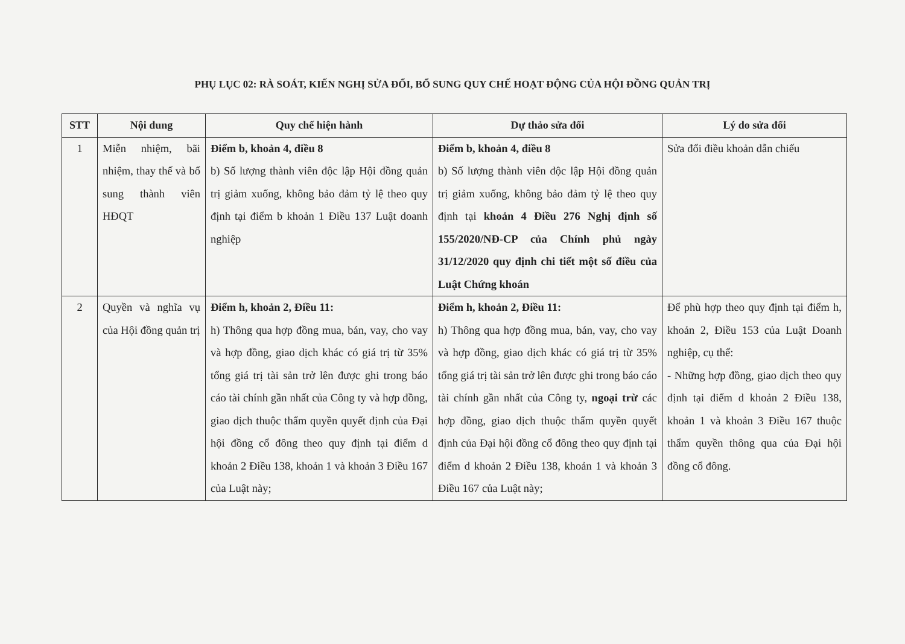PHỤ LỤC 02: RÀ SOÁT, KIẾN NGHỊ SỬA ĐỔI, BỔ SUNG QUY CHẾ HOẠT ĐỘNG CỦA HỘI ĐỒNG QUẢN TRỊ
| STT | Nội dung | Quy chế hiện hành | Dự thảo sửa đổi | Lý do sửa đổi |
| --- | --- | --- | --- | --- |
| 1 | Miễn nhiệm, bãi nhiệm, thay thế và bổ sung thành viên HĐQT | Điểm b, khoản 4, điều 8 b) Số lượng thành viên độc lập Hội đồng quản trị giảm xuống, không bảo đảm tỷ lệ theo quy định tại điểm b khoản 1 Điều 137 Luật doanh nghiệp | Điểm b, khoản 4, điều 8 b) Số lượng thành viên độc lập Hội đồng quản trị giảm xuống, không bảo đảm tỷ lệ theo quy định tại khoản 4 Điều 276 Nghị định số 155/2020/NĐ-CP của Chính phủ ngày 31/12/2020 quy định chi tiết một số điều của Luật Chứng khoán | Sửa đổi điều khoản dẫn chiếu |
| 2 | Quyền và nghĩa vụ của Hội đồng quản trị | Điểm h, khoản 2, Điều 11: h) Thông qua hợp đồng mua, bán, vay, cho vay và hợp đồng, giao dịch khác có giá trị từ 35% tổng giá trị tài sản trở lên được ghi trong báo cáo tài chính gần nhất của Công ty và hợp đồng, giao dịch thuộc thẩm quyền quyết định của Đại hội đồng cổ đông theo quy định tại điểm d khoản 2 Điều 138, khoản 1 và khoản 3 Điều 167 của Luật này; | Điểm h, khoản 2, Điều 11: h) Thông qua hợp đồng mua, bán, vay, cho vay và hợp đồng, giao dịch khác có giá trị từ 35% tổng giá trị tài sản trở lên được ghi trong báo cáo tài chính gần nhất của Công ty, ngoại trừ các hợp đồng, giao dịch thuộc thẩm quyền quyết định của Đại hội đồng cổ đông theo quy định tại điểm d khoản 2 Điều 138, khoản 1 và khoản 3 Điều 167 của Luật này; | Để phù hợp theo quy định tại điểm h, khoản 2, Điều 153 của Luật Doanh nghiệp, cụ thể: - Những hợp đồng, giao dịch theo quy định tại điểm d khoản 2 Điều 138, khoản 1 và khoản 3 Điều 167 thuộc thẩm quyền thông qua của Đại hội đồng cổ đông. |